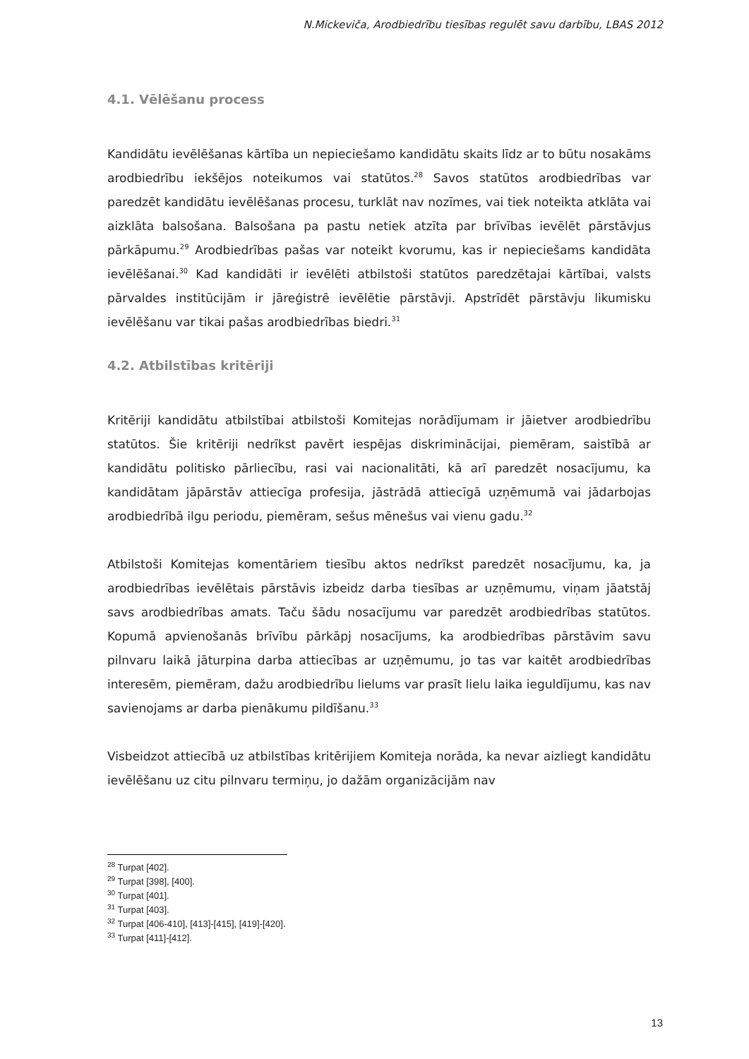N.Mickeviča, Arodbiedrību tiesības regulēt savu darbību, LBAS 2012
4.1. Vēlēšanu process
Kandidātu ievēlēšanas kārtība un nepieciešamo kandidātu skaits līdz ar to būtu nosakāms arodbiedrību iekšējos noteikumos vai statūtos.<sup>28</sup> Savos statūtos arodbiedrības var paredzēt kandidātu ievēlēšanas procesu, turklāt nav nozīmes, vai tiek noteikta atklāta vai aizklāta balsošana. Balsošana pa pastu netiek atzīta par brīvības ievēlēt pārstāvjus pārkāpumu.<sup>29</sup> Arodbiedrības pašas var noteikt kvorumu, kas ir nepieciešams kandidāta ievēlēšanai.<sup>30</sup> Kad kandidāti ir ievēlēti atbilstoši statūtos paredzētajai kārtībai, valsts pārvaldes institūcijām ir jāreģistrē ievēlētie pārstāvji. Apstrīdēt pārstāvju likumisku ievēlēšanu var tikai pašas arodbiedrības biedri.<sup>31</sup>
4.2. Atbilstības kritēriji
Kritēriji kandidātu atbilstībai atbilstoši Komitejas norādījumam ir jāietver arodbiedrību statūtos. Šie kritēriji nedrīkst pavērt iespējas diskriminācijai, piemēram, saistībā ar kandidātu politisko pārliecību, rasi vai nacionalitāti, kā arī paredzēt nosacījumu, ka kandidātam jāpārstāv attiecīga profesija, jāstrādā attiecīgā uzņēmumā vai jādarbojas arodbiedrībā ilgu periodu, piemēram, sešus mēnešus vai vienu gadu.<sup>32</sup>
Atbilstoši Komitejas komentāriem tiesību aktos nedrīkst paredzēt nosacījumu, ka, ja arodbiedrības ievēlētais pārstāvis izbeidz darba tiesības ar uzņēmumu, viņam jāatstāj savs arodbiedrības amats. Taču šādu nosacījumu var paredzēt arodbiedrības statūtos. Kopumā apvienošanās brīvību pārkāpj nosacījums, ka arodbiedrības pārstāvim savu pilnvaru laikā jāturpina darba attiecības ar uzņēmumu, jo tas var kaitēt arodbiedrības interesēm, piemēram, dažu arodbiedrību lielums var prasīt lielu laika ieguldījumu, kas nav savienojams ar darba pienākumu pildīšanu.<sup>33</sup>
Visbeidzot attiecībā uz atbilstības kritērijiem Komiteja norāda, ka nevar aizliegt kandidātu ievēlēšanu uz citu pilnvaru termiņu, jo dažām organizācijām nav
<sup>28</sup> Turpat [402].
<sup>29</sup> Turpat [398], [400].
<sup>30</sup> Turpat [401].
<sup>31</sup> Turpat [403].
<sup>32</sup> Turpat [406-410], [413]-[415], [419]-[420].
<sup>33</sup> Turpat [411]-[412].
13